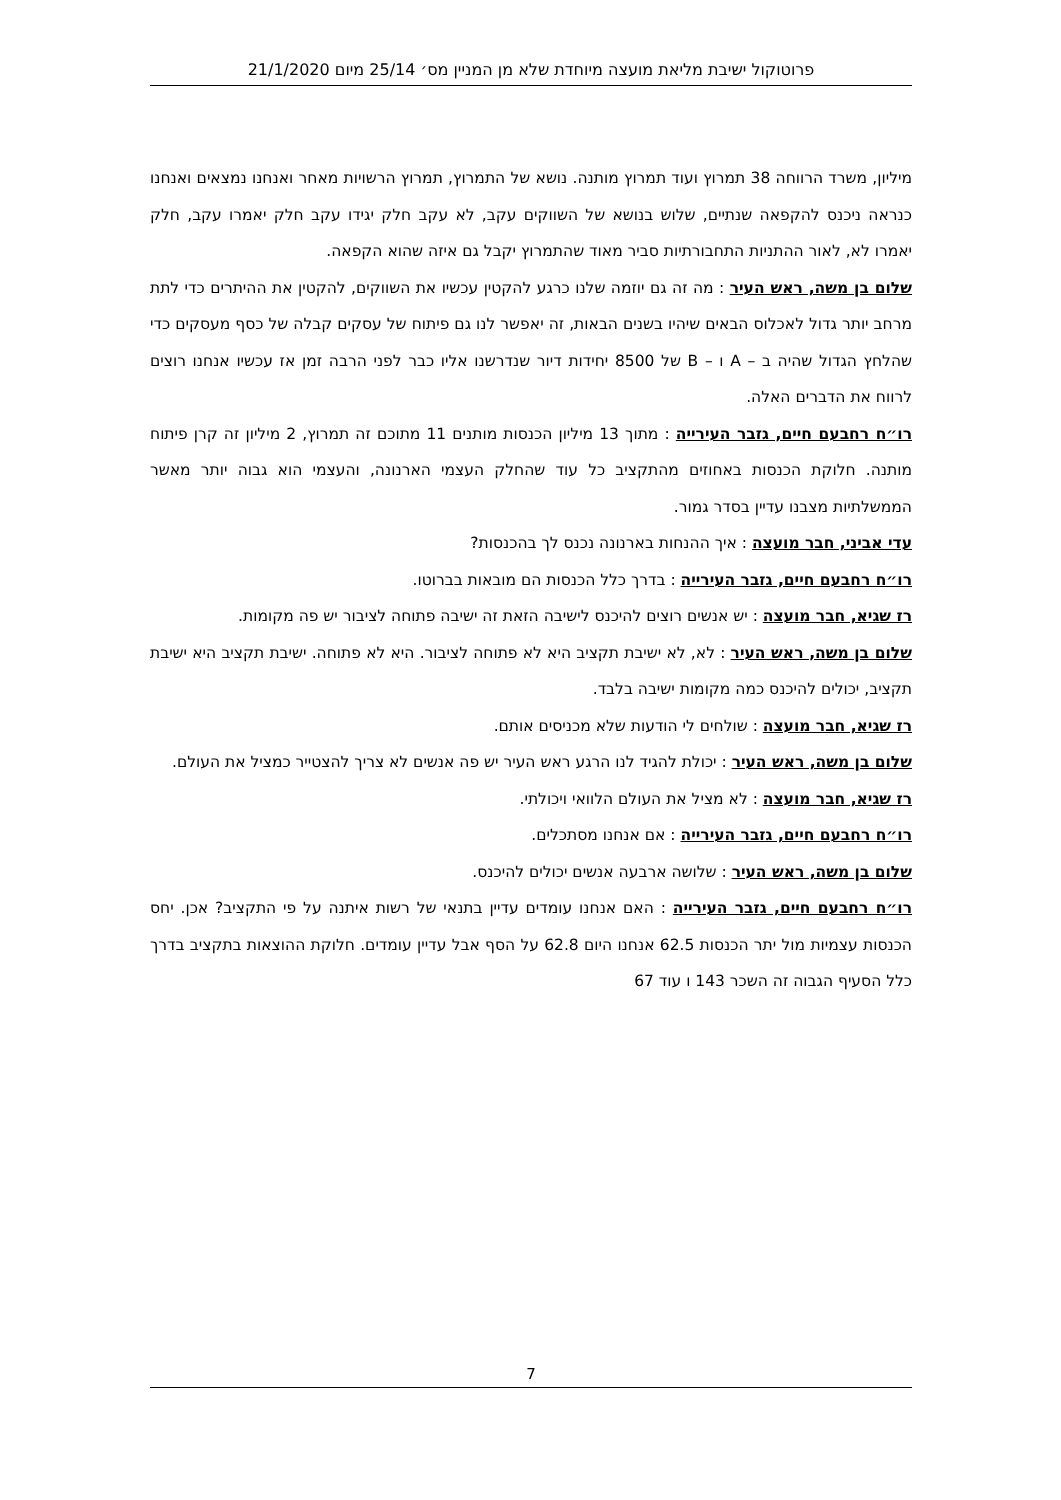פרוטוקול ישיבת מליאת מועצה מיוחדת שלא מן המניין מס׳ 25/14 מיום 21/1/2020
מיליון, משרד הרווחה 38 תמרוץ ועוד תמרוץ מותנה. נושא של התמרוץ, תמרוץ הרשויות מאחר ואנחנו נמצאים ואנחנו כנראה ניכנס להקפאה שנתיים, שלוש בנושא של השווקים עקב, לא עקב חלק יגידו עקב חלק יאמרו עקב, חלק יאמרו לא, לאור ההתניות התחבורתיות סביר מאוד שהתמרוץ יקבל גם איזה שהוא הקפאה.
שלום בן משה, ראש העיר : מה זה גם יוזמה שלנו כרגע להקטין עכשיו את השווקים, להקטין את ההיתרים כדי לתת מרחב יותר גדול לאכלוס הבאים שיהיו בשנים הבאות, זה יאפשר לנו גם פיתוח של עסקים קבלה של כסף מעסקים כדי שהלחץ הגדול שהיה ב – A ו – B של 8500 יחידות דיור שנדרשנו אליו כבר לפני הרבה זמן אז עכשיו אנחנו רוצים לרווח את הדברים האלה.
רו״ח רחבעם חיים, גזבר העירייה : מתוך 13 מיליון הכנסות מותנים 11 מתוכם זה תמרוץ, 2 מיליון זה קרן פיתוח מותנה. חלוקת הכנסות באחוזים מהתקציב כל עוד שהחלק העצמי הארנונה, והעצמי הוא גבוה יותר מאשר הממשלתיות מצבנו עדיין בסדר גמור.
עדי אביני, חבר מועצה : איך ההנחות בארנונה נכנס לך בהכנסות?
רו״ח רחבעם חיים, גזבר העירייה : בדרך כלל הכנסות הם מובאות בברוטו.
רז שגיא, חבר מועצה : יש אנשים רוצים להיכנס לישיבה הזאת זה ישיבה פתוחה לציבור יש פה מקומות.
שלום בן משה, ראש העיר : לא, לא ישיבת תקציב היא לא פתוחה לציבור. היא לא פתוחה. ישיבת תקציב היא ישיבת תקציב, יכולים להיכנס כמה מקומות ישיבה בלבד.
רז שגיא, חבר מועצה : שולחים לי הודעות שלא מכניסים אותם.
שלום בן משה, ראש העיר : יכולת להגיד לנו הרגע ראש העיר יש פה אנשים לא צריך להצטייר כמציל את העולם.
רז שגיא, חבר מועצה : לא מציל את העולם הלוואי ויכולתי.
רו״ח רחבעם חיים, גזבר העירייה : אם אנחנו מסתכלים.
שלום בן משה, ראש העיר : שלושה ארבעה אנשים יכולים להיכנס.
רו״ח רחבעם חיים, גזבר העירייה : האם אנחנו עומדים עדיין בתנאי של רשות איתנה על פי התקציב? אכן. יחס הכנסות עצמיות מול יתר הכנסות 62.5 אנחנו היום 62.8 על הסף אבל עדיין עומדים. חלוקת ההוצאות בתקציב בדרך כלל הסעיף הגבוה זה השכר 143 ו עוד 67
7